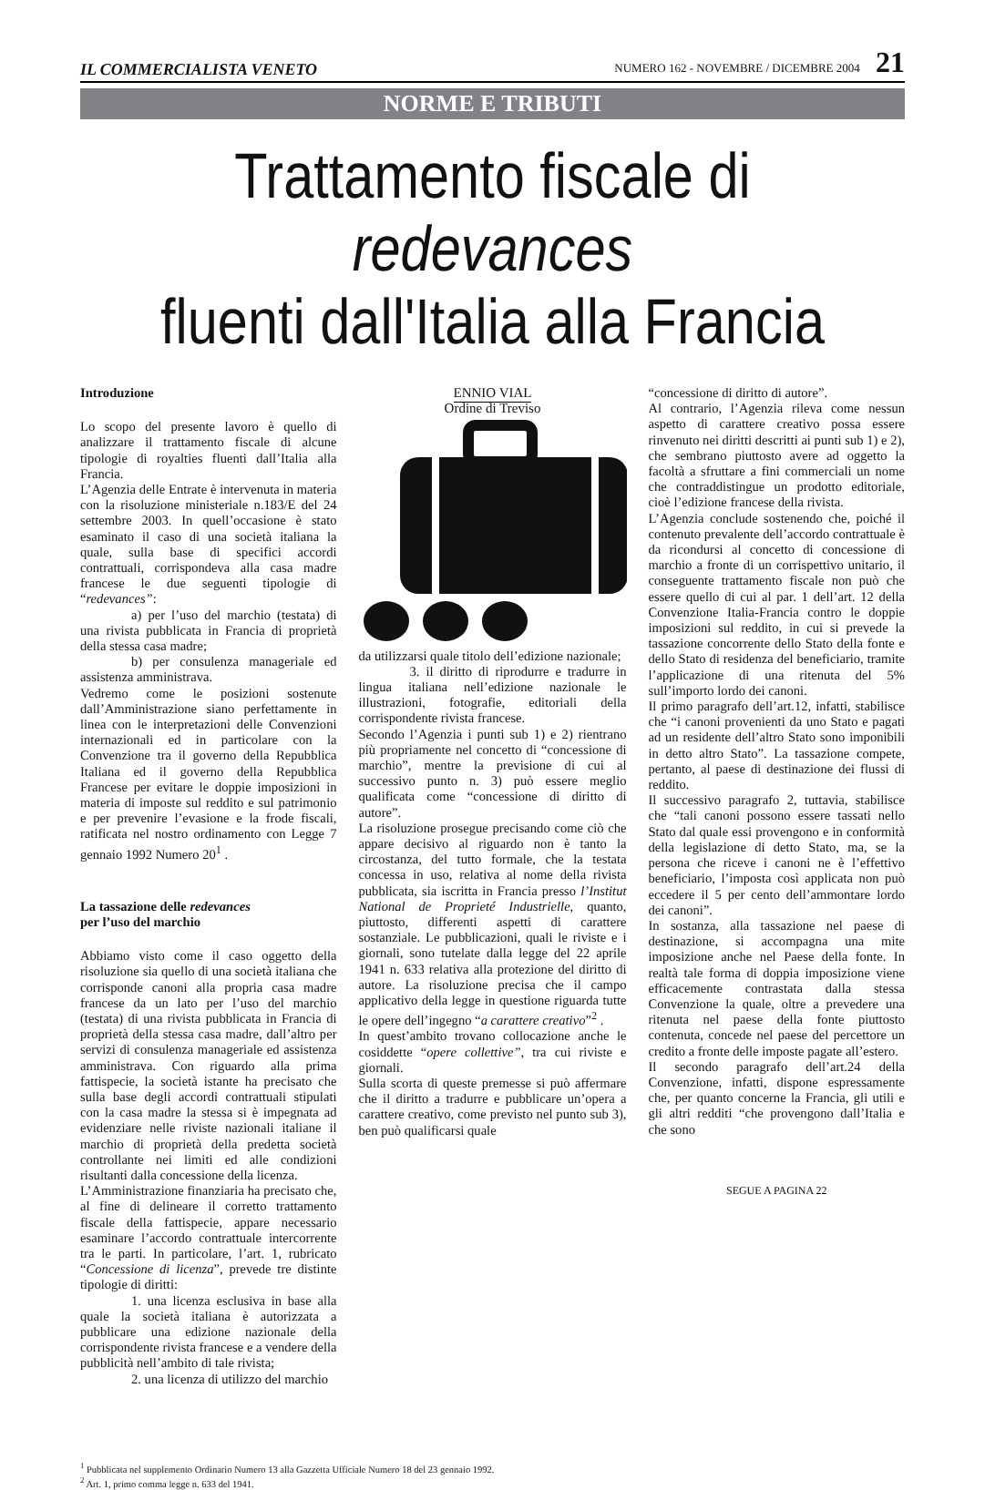IL COMMERCIALISTA VENETO NUMERO 162 - NOVEMBRE / DICEMBRE 2004 21
NORME E TRIBUTI
Trattamento fiscale di redevances
fluenti dall'Italia alla Francia
Introduzione
Lo scopo del presente lavoro è quello di analizzare il trattamento fiscale di alcune tipologie di royalties fluenti dall’Italia alla Francia.
L’Agenzia delle Entrate è intervenuta in materia con la risoluzione ministeriale n.183/E del 24 settembre 2003. In quell’occasione è stato esaminato il caso di una società italiana la quale, sulla base di specifici accordi contrattuali, corrispondeva alla casa madre francese le due seguenti tipologie di “redevances”:
a) per l’uso del marchio (testata) di una rivista pubblicata in Francia di proprietà della stessa casa madre;
b) per consulenza manageriale ed assistenza amministrava.
Vedremo come le posizioni sostenute dall’Amministrazione siano perfettamente in linea con le interpretazioni delle Convenzioni internazionali ed in particolare con la Convenzione tra il governo della Repubblica Italiana ed il governo della Repubblica Francese per evitare le doppie imposizioni in materia di imposte sul reddito e sul patrimonio e per prevenire l’evasione e la frode fiscali, ratificata nel nostro ordinamento con Legge 7 gennaio 1992 Numero 20<sup>1</sup> .
La tassazione delle redevances
per l’uso del marchio
Abbiamo visto come il caso oggetto della risoluzione sia quello di una società italiana che corrisponde canoni alla propria casa madre francese da un lato per l’uso del marchio (testata) di una rivista pubblicata in Francia di proprietà della stessa casa madre, dall’altro per servizi di consulenza manageriale ed assistenza amministrava. Con riguardo alla prima fattispecie, la società istante ha precisato che sulla base degli accordi contrattuali stipulati con la casa madre la stessa si è impegnata ad evidenziare nelle riviste nazionali italiane il marchio di proprietà della predetta società controllante nei limiti ed alle condizioni risultanti dalla concessione della licenza.
L’Amministrazione finanziaria ha precisato che, al fine di delineare il corretto trattamento fiscale della fattispecie, appare necessario esaminare l’accordo contrattuale intercorrente tra le parti. In particolare, l’art. 1, rubricato “Concessione di licenza”, prevede tre distinte tipologie di diritti:
1. una licenza esclusiva in base alla quale la società italiana è autorizzata a pubblicare una edizione nazionale della corrispondente rivista francese e a vendere della pubblicità nell’ambito di tale rivista;
2. una licenza di utilizzo del marchio
ENNIO VIAL
Ordine di Treviso
da utilizzarsi quale titolo dell’edizione nazionale;
3. il diritto di riprodurre e tradurre in lingua italiana nell’edizione nazionale le illustrazioni, fotografie, editoriali della corrispondente rivista francese.
Secondo l’Agenzia i punti sub 1) e 2) rientrano più propriamente nel concetto di “concessione di marchio”, mentre la previsione di cui al successivo punto n. 3) può essere meglio qualificata come “concessione di diritto di autore”.
La risoluzione prosegue precisando come ciò che appare decisivo al riguardo non è tanto la circostanza, del tutto formale, che la testata concessa in uso, relativa al nome della rivista pubblicata, sia iscritta in Francia presso l’Institut National de Proprieté Industrielle, quanto, piuttosto, differenti aspetti di carattere sostanziale. Le pubblicazioni, quali le riviste e i giornali, sono tutelate dalla legge del 22 aprile 1941 n. 633 relativa alla protezione del diritto di autore. La risoluzione precisa che il campo applicativo della legge in questione riguarda tutte le opere dell’ingegno “a carattere creativo”<sup>2</sup> .
In quest’ambito trovano collocazione anche le cosiddette “opere collettive”, tra cui riviste e giornali.
Sulla scorta di queste premesse si può affermare che il diritto a tradurre e pubblicare un’opera a carattere creativo, come previsto nel punto sub 3), ben può qualificarsi quale
“concessione di diritto di autore”.
Al contrario, l’Agenzia rileva come nessun aspetto di carattere creativo possa essere rinvenuto nei diritti descritti ai punti sub 1) e 2), che sembrano piuttosto avere ad oggetto la facoltà a sfruttare a fini commerciali un nome che contraddistingue un prodotto editoriale, cioè l’edizione francese della rivista.
L’Agenzia conclude sostenendo che, poiché il contenuto prevalente dell’accordo contrattuale è da ricondursi al concetto di concessione di marchio a fronte di un corrispettivo unitario, il conseguente trattamento fiscale non può che essere quello di cui al par. 1 dell’art. 12 della Convenzione Italia-Francia contro le doppie imposizioni sul reddito, in cui si prevede la tassazione concorrente dello Stato della fonte e dello Stato di residenza del beneficiario, tramite l’applicazione di una ritenuta del 5% sull’importo lordo dei canoni.
Il primo paragrafo dell’art.12, infatti, stabilisce che “i canoni provenienti da uno Stato e pagati ad un residente dell’altro Stato sono imponibili in detto altro Stato”. La tassazione compete, pertanto, al paese di destinazione dei flussi di reddito.
Il successivo paragrafo 2, tuttavia, stabilisce che “tali canoni possono essere tassati nello Stato dal quale essi provengono e in conformità della legislazione di detto Stato, ma, se la persona che riceve i canoni ne è l’effettivo beneficiario, l’imposta così applicata non può eccedere il 5 per cento dell’ammontare lordo dei canoni”.
In sostanza, alla tassazione nel paese di destinazione, si accompagna una mite imposizione anche nel Paese della fonte. In realtà tale forma di doppia imposizione viene efficacemente contrastata dalla stessa Convenzione la quale, oltre a prevedere una ritenuta nel paese della fonte piuttosto contenuta, concede nel paese del percettore un credito a fronte delle imposte pagate all’estero.
Il secondo paragrafo dell’art.24 della Convenzione, infatti, dispone espressamente che, per quanto concerne la Francia, gli utili e gli altri redditi “che provengono dall’Italia e che sono
SEGUE A PAGINA 22
<sup>1</sup> Pubblicata nel supplemento Ordinario Numero 13 alla Gazzetta Ufficiale Numero 18 del 23 gennaio 1992.
<sup>2</sup> Art. 1, primo comma legge n. 633 del 1941.